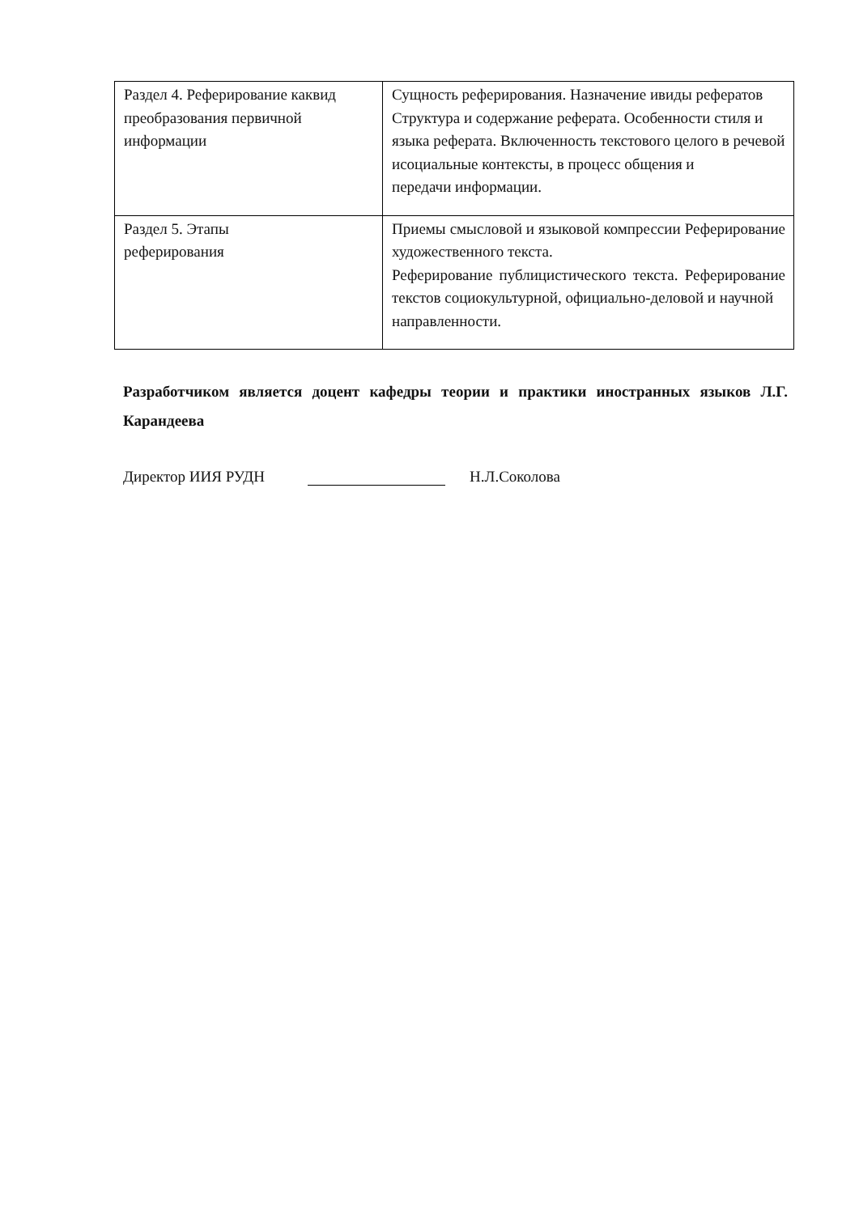| Раздел 4. Реферирование каквид преобразования первичной информации | Сущность реферирования. Назначение ивиды рефератов Структура и содержание реферата. Особенности стиля и языка реферата. Включенность текстового целого в речевой исоциальные контексты, в процесс общения и передачи информации. |
| Раздел 5. Этапы реферирования | Приемы смысловой и языковой компрессии Реферирование художественного текста. Реферирование публицистического текста. Реферирование текстов социокультурной, официально-деловой и научной направленности. |
Разработчиком является доцент кафедры теории и практики иностранных языков Л.Г. Карандеева
Директор ИИЯ РУДН Н.Л.Соколова